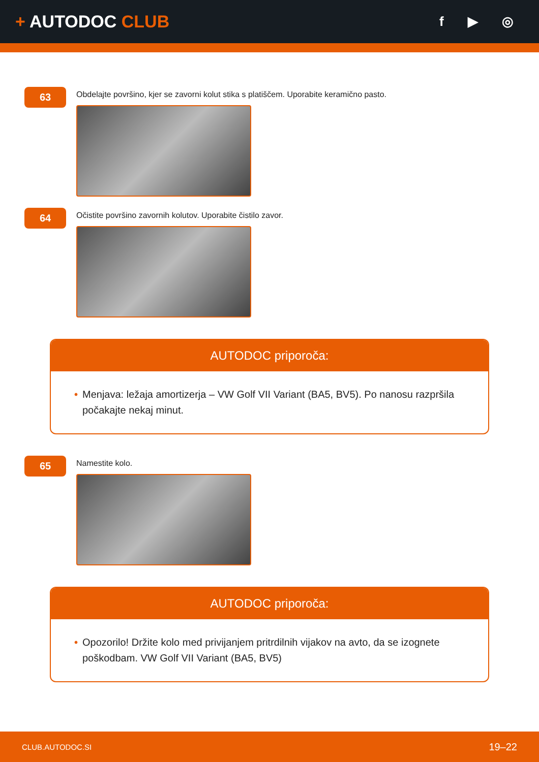+ AUTODOC CLUB
f ▶ ◎
63
Obdelajte površino, kjer se zavorni kolut stika s platiščem. Uporabite keramično pasto.
64
Očistite površino zavornih kolutov. Uporabite čistilo zavor.
AUTODOC priporoča:
• Menjava: ležaja amortizerja – VW Golf VII Variant (BA5, BV5). Po nanosu razpršila počakajte nekaj minut.
65
Namestite kolo.
AUTODOC priporoča:
• Opozorilo! Držite kolo med privijanjem pritrdilnih vijakov na avto, da se izognete poškodbam. VW Golf VII Variant (BA5, BV5)
CLUB.AUTODOC.SI 19–22